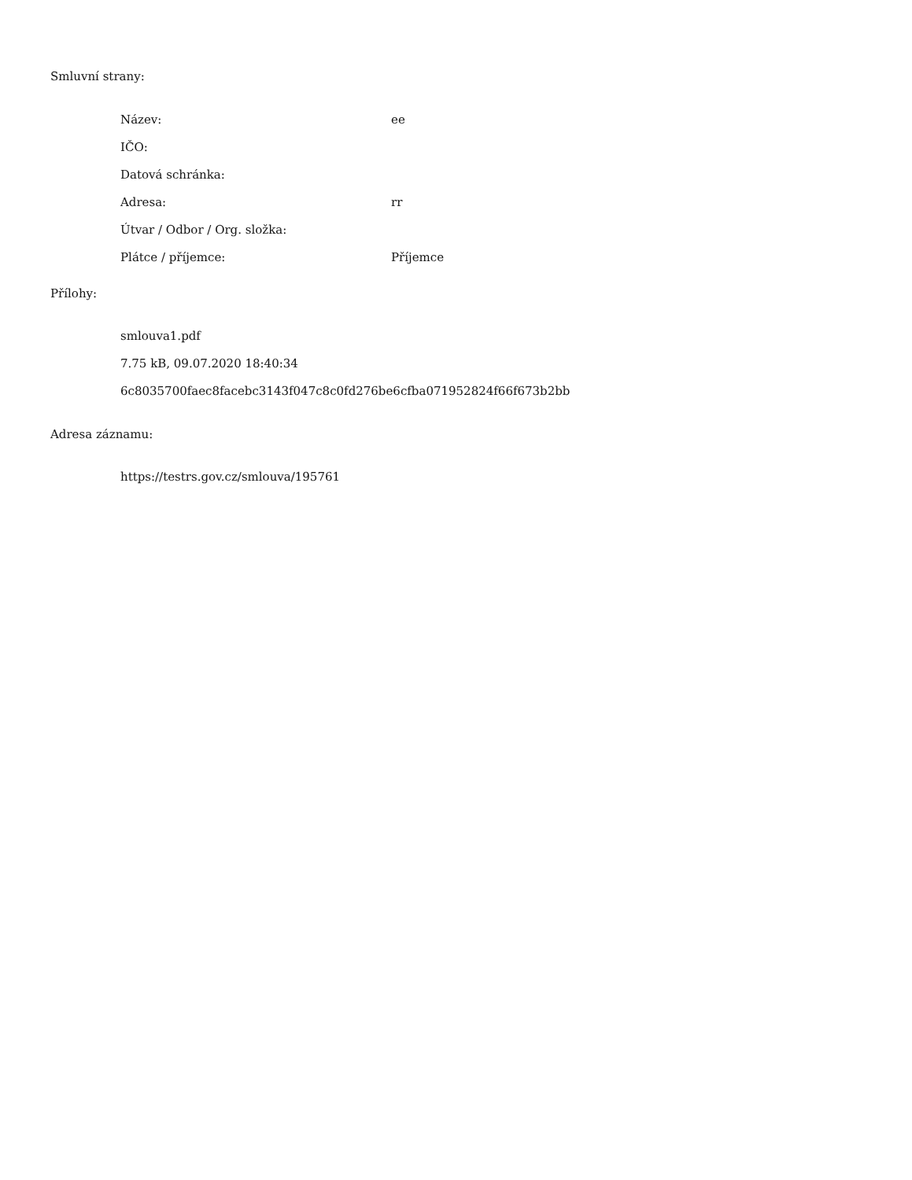Smluvní strany:
| Název: | ee |
| IČO: | |
| Datová schránka: | |
| Adresa: | rr |
| Útvar / Odbor / Org. složka: | |
| Plátce / příjemce: | Příjemce |
Přílohy:
smlouva1.pdf
7.75 kB, 09.07.2020 18:40:34
6c8035700faec8facebc3143f047c8c0fd276be6cfba071952824f66f673b2bb
Adresa záznamu:
https://testrs.gov.cz/smlouva/195761